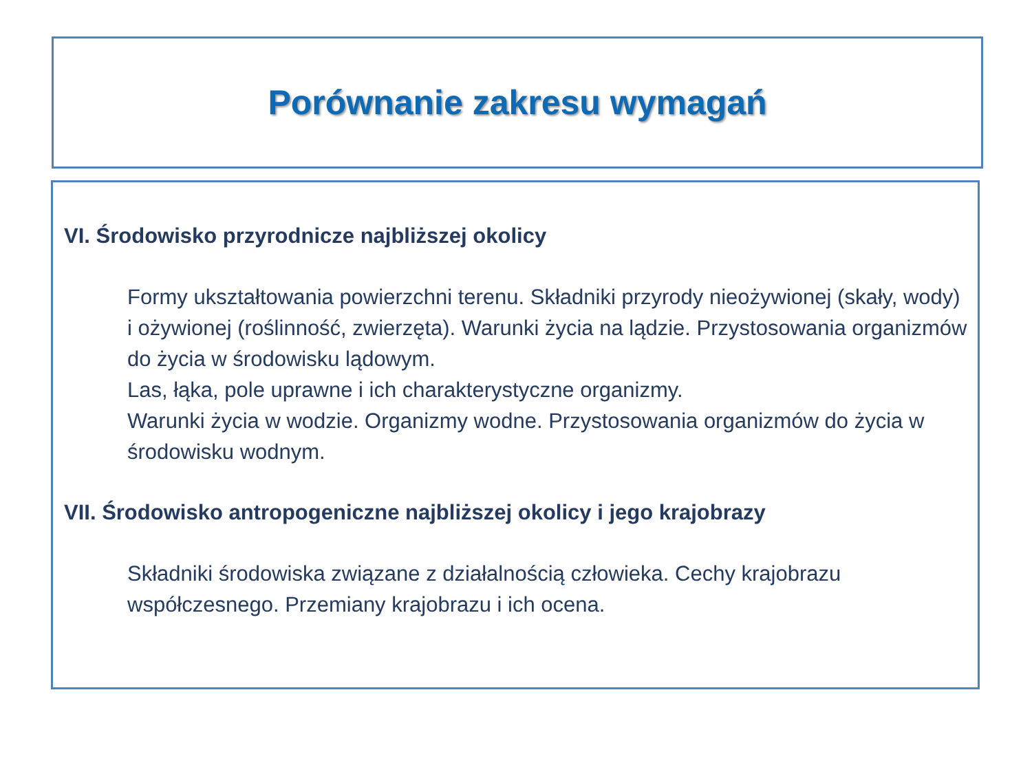Porównanie zakresu wymagań
VI. Środowisko przyrodnicze najbliższej okolicy
Formy ukształtowania powierzchni terenu. Składniki przyrody nieożywionej (skały, wody) i ożywionej (roślinność, zwierzęta). Warunki życia na lądzie. Przystosowania organizmów do życia w środowisku lądowym.
Las, łąka, pole uprawne i ich charakterystyczne organizmy.
Warunki życia w wodzie. Organizmy wodne. Przystosowania organizmów do życia w środowisku wodnym.
VII. Środowisko antropogeniczne najbliższej okolicy i jego krajobrazy
Składniki środowiska związane z działalnością człowieka. Cechy krajobrazu współczesnego. Przemiany krajobrazu i ich ocena.